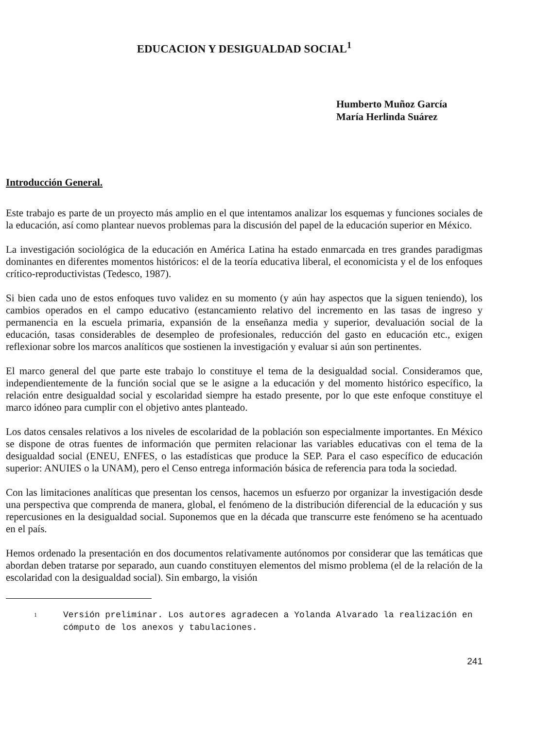EDUCACION Y DESIGUALDAD SOCIAL<sup>1</sup>
Humberto Muñoz García
María Herlinda Suárez
Introducción General.
Este trabajo es parte de un proyecto más amplio en el que intentamos analizar los esquemas y funciones sociales de la educación, así como plantear nuevos problemas para la discusión del papel de la educación superior en México.
La investigación sociológica de la educación en América Latina ha estado enmarcada en tres grandes paradigmas dominantes en diferentes momentos históricos: el de la teoría educativa liberal, el economicista y el de los enfoques crítico-reproductivistas (Tedesco, 1987).
Si bien cada uno de estos enfoques tuvo validez en su momento (y aún hay aspectos que la siguen teniendo), los cambios operados en el campo educativo (estancamiento relativo del incremento en las tasas de ingreso y permanencia en la escuela primaria, expansión de la enseñanza media y superior, devaluación social de la educación, tasas considerables de desempleo de profesionales, reducción del gasto en educación etc., exigen reflexionar sobre los marcos analíticos que sostienen la investigación y evaluar si aún son pertinentes.
El marco general del que parte este trabajo lo constituye el tema de la desigualdad social. Consideramos que, independientemente de la función social que se le asigne a la educación y del momento histórico específico, la relación entre desigualdad social y escolaridad siempre ha estado presente, por lo que este enfoque constituye el marco idóneo para cumplir con el objetivo antes planteado.
Los datos censales relativos a los niveles de escolaridad de la población son especialmente importantes. En México se dispone de otras fuentes de información que permiten relacionar las variables educativas con el tema de la desigualdad social (ENEU, ENFES, o las estadísticas que produce la SEP. Para el caso específico de educación superior: ANUIES o la UNAM), pero el Censo entrega información básica de referencia para toda la sociedad.
Con las limitaciones analíticas que presentan los censos, hacemos un esfuerzo por organizar la investigación desde una perspectiva que comprenda de manera, global, el fenómeno de la distribución diferencial de la educación y sus repercusiones en la desigualdad social. Suponemos que en la década que transcurre este fenómeno se ha acentuado en el país.
Hemos ordenado la presentación en dos documentos relativamente autónomos por considerar que las temáticas que abordan deben tratarse por separado, aun cuando constituyen elementos del mismo problema (el de la relación de la escolaridad con la desigualdad social). Sin embargo, la visión
1
Versión preliminar. Los autores agradecen a Yolanda Alvarado la realización en cómputo de los anexos y tabulaciones.
241